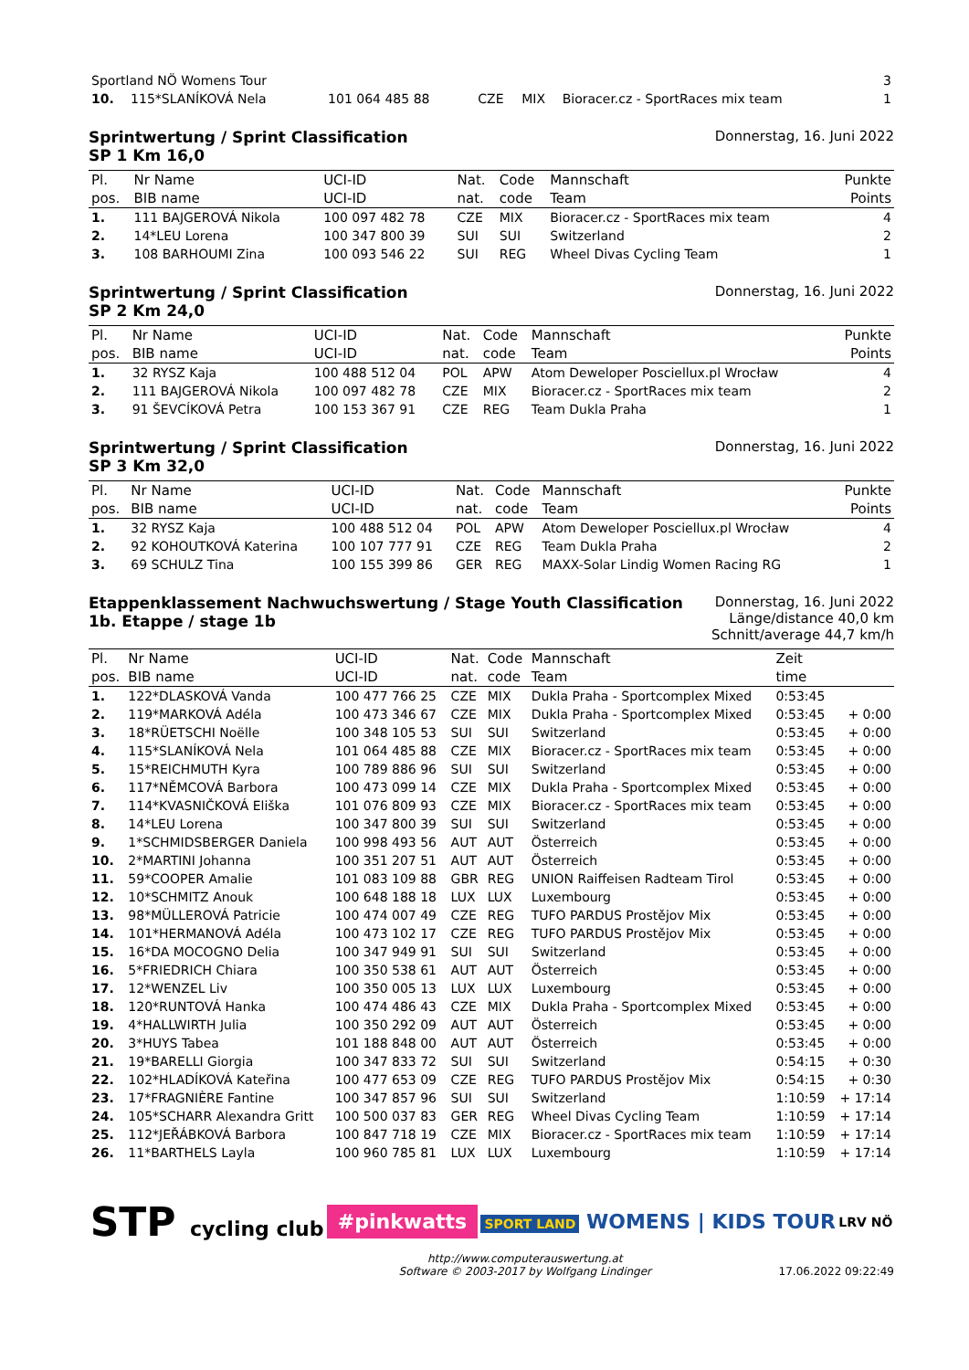| Sportland NÖ Womens Tour | | | | | | 3 |
| 10. | 115*SLANÍKOVÁ Nela | 101 064 485 88 | CZE | MIX | Bioracer.cz - SportRaces mix team | 1 |
Sprintwertung / Sprint Classification
SP 1 Km 16,0
Donnerstag, 16. Juni 2022
| Pl. | Nr Name | UCI-ID | Nat. | Code | Mannschaft | Punkte |
| --- | --- | --- | --- | --- | --- | --- |
| pos. | BIB name | UCI-ID | nat. | code | Team | Points |
| 1. | 111 BAJGEROVÁ Nikola | 100 097 482 78 | CZE | MIX | Bioracer.cz - SportRaces mix team | 4 |
| 2. | 14*LEU Lorena | 100 347 800 39 | SUI | SUI | Switzerland | 2 |
| 3. | 108 BARHOUMI Zina | 100 093 546 22 | SUI | REG | Wheel Divas Cycling Team | 1 |
Sprintwertung / Sprint Classification
SP 2 Km 24,0
Donnerstag, 16. Juni 2022
| Pl. | Nr Name | UCI-ID | Nat. | Code | Mannschaft | Punkte |
| --- | --- | --- | --- | --- | --- | --- |
| pos. | BIB name | UCI-ID | nat. | code | Team | Points |
| 1. | 32 RYSZ Kaja | 100 488 512 04 | POL | APW | Atom Deweloper Posciellux.pl Wrocław | 4 |
| 2. | 111 BAJGEROVÁ Nikola | 100 097 482 78 | CZE | MIX | Bioracer.cz - SportRaces mix team | 2 |
| 3. | 91 ŠEVCÍKOVÁ Petra | 100 153 367 91 | CZE | REG | Team Dukla Praha | 1 |
Sprintwertung / Sprint Classification
SP 3 Km 32,0
Donnerstag, 16. Juni 2022
| Pl. | Nr Name | UCI-ID | Nat. | Code | Mannschaft | Punkte |
| --- | --- | --- | --- | --- | --- | --- |
| pos. | BIB name | UCI-ID | nat. | code | Team | Points |
| 1. | 32 RYSZ Kaja | 100 488 512 04 | POL | APW | Atom Deweloper Posciellux.pl Wrocław | 4 |
| 2. | 92 KOHOUTKOVÁ Katerina | 100 107 777 91 | CZE | REG | Team Dukla Praha | 2 |
| 3. | 69 SCHULZ Tina | 100 155 399 86 | GER | REG | MAXX-Solar Lindig Women Racing RG | 1 |
Etappenklassement Nachwuchswertung / Stage Youth Classification
1b. Etappe / stage 1b
Donnerstag, 16. Juni 2022
Länge/distance 40,0 km
Schnitt/average 44,7 km/h
| Pl. | Nr Name | UCI-ID | Nat. | Code | Mannschaft | Zeit | |
| --- | --- | --- | --- | --- | --- | --- | --- |
| pos. | BIB name | UCI-ID | nat. | code | Team | time | |
| 1. | 122*DLASKOVÁ Vanda | 100 477 766 25 | CZE | MIX | Dukla Praha - Sportcomplex Mixed | 0:53:45 | |
| 2. | 119*MARKOVÁ Adéla | 100 473 346 67 | CZE | MIX | Dukla Praha - Sportcomplex Mixed | 0:53:45 | + 0:00 |
| 3. | 18*RÜETSCHI Noëlle | 100 348 105 53 | SUI | SUI | Switzerland | 0:53:45 | + 0:00 |
| 4. | 115*SLANÍKOVÁ Nela | 101 064 485 88 | CZE | MIX | Bioracer.cz - SportRaces mix team | 0:53:45 | + 0:00 |
| 5. | 15*REICHMUTH Kyra | 100 789 886 96 | SUI | SUI | Switzerland | 0:53:45 | + 0:00 |
| 6. | 117*NĚMCOVÁ Barbora | 100 473 099 14 | CZE | MIX | Dukla Praha - Sportcomplex Mixed | 0:53:45 | + 0:00 |
| 7. | 114*KVASNIČKOVÁ Eliška | 101 076 809 93 | CZE | MIX | Bioracer.cz - SportRaces mix team | 0:53:45 | + 0:00 |
| 8. | 14*LEU Lorena | 100 347 800 39 | SUI | SUI | Switzerland | 0:53:45 | + 0:00 |
| 9. | 1*SCHMIDSBERGER Daniela | 100 998 493 56 | AUT | AUT | Österreich | 0:53:45 | + 0:00 |
| 10. | 2*MARTINI Johanna | 100 351 207 51 | AUT | AUT | Österreich | 0:53:45 | + 0:00 |
| 11. | 59*COOPER Amalie | 101 083 109 88 | GBR | REG | UNION Raiffeisen Radteam Tirol | 0:53:45 | + 0:00 |
| 12. | 10*SCHMITZ Anouk | 100 648 188 18 | LUX | LUX | Luxembourg | 0:53:45 | + 0:00 |
| 13. | 98*MÜLLEROVÁ Patricie | 100 474 007 49 | CZE | REG | TUFO PARDUS Prostějov Mix | 0:53:45 | + 0:00 |
| 14. | 101*HERMANOVÁ Adéla | 100 473 102 17 | CZE | REG | TUFO PARDUS Prostějov Mix | 0:53:45 | + 0:00 |
| 15. | 16*DA MOCOGNO Delia | 100 347 949 91 | SUI | SUI | Switzerland | 0:53:45 | + 0:00 |
| 16. | 5*FRIEDRICH Chiara | 100 350 538 61 | AUT | AUT | Österreich | 0:53:45 | + 0:00 |
| 17. | 12*WENZEL Liv | 100 350 005 13 | LUX | LUX | Luxembourg | 0:53:45 | + 0:00 |
| 18. | 120*RUNTOVÁ Hanka | 100 474 486 43 | CZE | MIX | Dukla Praha - Sportcomplex Mixed | 0:53:45 | + 0:00 |
| 19. | 4*HALLWIRTH Julia | 100 350 292 09 | AUT | AUT | Österreich | 0:53:45 | + 0:00 |
| 20. | 3*HUYS Tabea | 101 188 848 00 | AUT | AUT | Österreich | 0:53:45 | + 0:00 |
| 21. | 19*BARELLI Giorgia | 100 347 833 72 | SUI | SUI | Switzerland | 0:54:15 | + 0:30 |
| 22. | 102*HLADÍKOVÁ Kateřina | 100 477 653 09 | CZE | REG | TUFO PARDUS Prostějov Mix | 0:54:15 | + 0:30 |
| 23. | 17*FRAGNIÈRE Fantine | 100 347 857 96 | SUI | SUI | Switzerland | 1:10:59 | + 17:14 |
| 24. | 105*SCHARR Alexandra Gritt | 100 500 037 83 | GER | REG | Wheel Divas Cycling Team | 1:10:59 | + 17:14 |
| 25. | 112*JEŘÁBKOVÁ Barbora | 100 847 718 19 | CZE | MIX | Bioracer.cz - SportRaces mix team | 1:10:59 | + 17:14 |
| 26. | 11*BARTHELS Layla | 100 960 785 81 | LUX | LUX | Luxembourg | 1:10:59 | + 17:14 |
STP cycling club
#pinkwatts
SPORT LAND WOMENS | KIDS TOUR
LRV NÖ
http://www.computerauswertung.at
Software © 2003-2017 by Wolfgang Lindinger
17.06.2022 09:22:49